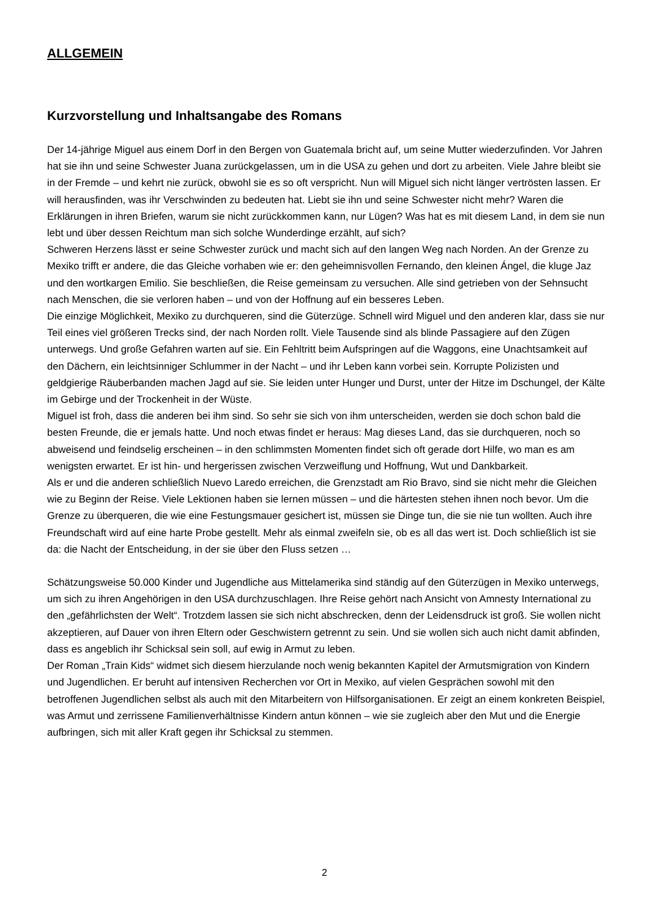ALLGEMEIN
Kurzvorstellung und Inhaltsangabe des Romans
Der 14-jährige Miguel aus einem Dorf in den Bergen von Guatemala bricht auf, um seine Mutter wiederzufinden. Vor Jahren hat sie ihn und seine Schwester Juana zurückgelassen, um in die USA zu gehen und dort zu arbeiten. Viele Jahre bleibt sie in der Fremde – und kehrt nie zurück, obwohl sie es so oft verspricht. Nun will Miguel sich nicht länger vertrösten lassen. Er will herausfinden, was ihr Verschwinden zu bedeuten hat. Liebt sie ihn und seine Schwester nicht mehr? Waren die Erklärungen in ihren Briefen, warum sie nicht zurückkommen kann, nur Lügen? Was hat es mit diesem Land, in dem sie nun lebt und über dessen Reichtum man sich solche Wunderdinge erzählt, auf sich?
Schweren Herzens lässt er seine Schwester zurück und macht sich auf den langen Weg nach Norden. An der Grenze zu Mexiko trifft er andere, die das Gleiche vorhaben wie er: den geheimnisvollen Fernando, den kleinen Ángel, die kluge Jaz und den wortkargen Emilio. Sie beschließen, die Reise gemeinsam zu versuchen. Alle sind getrieben von der Sehnsucht nach Menschen, die sie verloren haben – und von der Hoffnung auf ein besseres Leben.
Die einzige Möglichkeit, Mexiko zu durchqueren, sind die Güterzüge. Schnell wird Miguel und den anderen klar, dass sie nur Teil eines viel größeren Trecks sind, der nach Norden rollt. Viele Tausende sind als blinde Passagiere auf den Zügen unterwegs. Und große Gefahren warten auf sie. Ein Fehltritt beim Aufspringen auf die Waggons, eine Unachtsamkeit auf den Dächern, ein leichtsinniger Schlummer in der Nacht – und ihr Leben kann vorbei sein. Korrupte Polizisten und geldgierige Räuberbanden machen Jagd auf sie. Sie leiden unter Hunger und Durst, unter der Hitze im Dschungel, der Kälte im Gebirge und der Trockenheit in der Wüste.
Miguel ist froh, dass die anderen bei ihm sind. So sehr sie sich von ihm unterscheiden, werden sie doch schon bald die besten Freunde, die er jemals hatte. Und noch etwas findet er heraus: Mag dieses Land, das sie durchqueren, noch so abweisend und feindselig erscheinen – in den schlimmsten Momenten findet sich oft gerade dort Hilfe, wo man es am wenigsten erwartet. Er ist hin- und hergerissen zwischen Verzweiflung und Hoffnung, Wut und Dankbarkeit.
Als er und die anderen schließlich Nuevo Laredo erreichen, die Grenzstadt am Rio Bravo, sind sie nicht mehr die Gleichen wie zu Beginn der Reise. Viele Lektionen haben sie lernen müssen – und die härtesten stehen ihnen noch bevor. Um die Grenze zu überqueren, die wie eine Festungsmauer gesichert ist, müssen sie Dinge tun, die sie nie tun wollten. Auch ihre Freundschaft wird auf eine harte Probe gestellt. Mehr als einmal zweifeln sie, ob es all das wert ist. Doch schließlich ist sie da: die Nacht der Entscheidung, in der sie über den Fluss setzen …
Schätzungsweise 50.000 Kinder und Jugendliche aus Mittelamerika sind ständig auf den Güterzügen in Mexiko unterwegs, um sich zu ihren Angehörigen in den USA durchzuschlagen. Ihre Reise gehört nach Ansicht von Amnesty International zu den „gefährlichsten der Welt“. Trotzdem lassen sie sich nicht abschrecken, denn der Leidensdruck ist groß. Sie wollen nicht akzeptieren, auf Dauer von ihren Eltern oder Geschwistern getrennt zu sein. Und sie wollen sich auch nicht damit abfinden, dass es angeblich ihr Schicksal sein soll, auf ewig in Armut zu leben.
Der Roman „Train Kids“ widmet sich diesem hierzulande noch wenig bekannten Kapitel der Armutsmigration von Kindern und Jugendlichen. Er beruht auf intensiven Recherchen vor Ort in Mexiko, auf vielen Gesprächen sowohl mit den betroffenen Jugendlichen selbst als auch mit den Mitarbeitern von Hilfsorganisationen. Er zeigt an einem konkreten Beispiel, was Armut und zerrissene Familienverhältnisse Kindern antun können – wie sie zugleich aber den Mut und die Energie aufbringen, sich mit aller Kraft gegen ihr Schicksal zu stemmen.
2